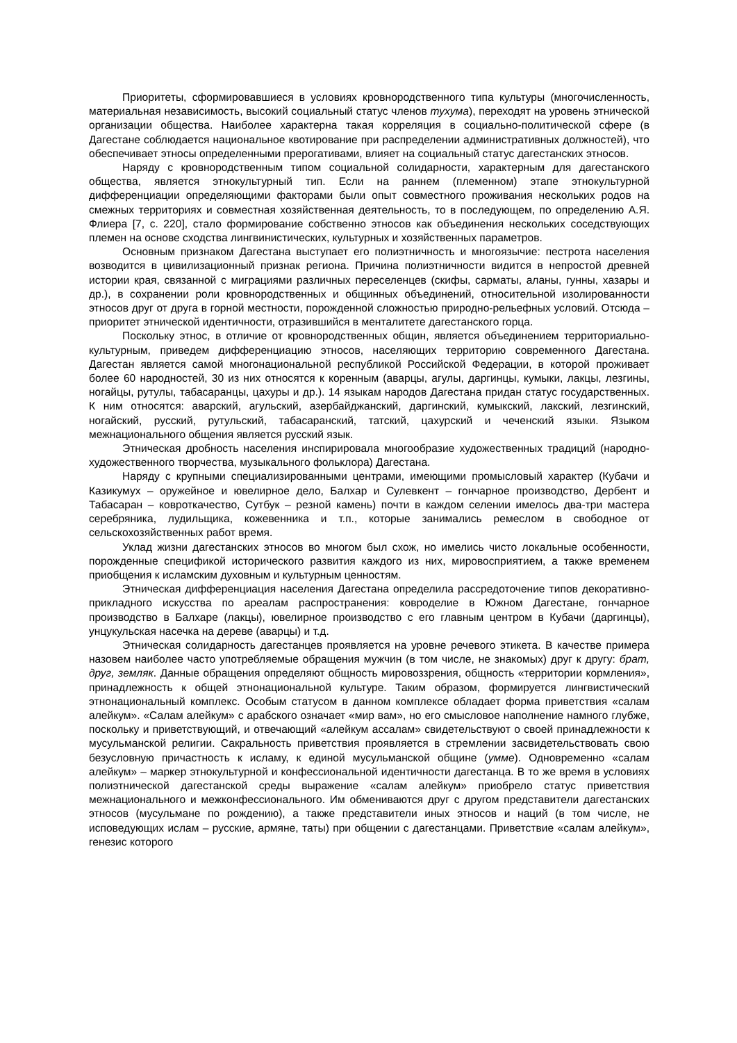Приоритеты, сформировавшиеся в условиях кровнородственного типа культуры (многочисленность, материальная независимость, высокий социальный статус членов тухума), переходят на уровень этнической организации общества. Наиболее характерна такая корреляция в социально-политической сфере (в Дагестане соблюдается национальное квотирование при распределении административных должностей), что обеспечивает этносы определенными прерогативами, влияет на социальный статус дагестанских этносов.
Наряду с кровнородственным типом социальной солидарности, характерным для дагестанского общества, является этнокультурный тип. Если на раннем (племенном) этапе этнокультурной дифференциации определяющими факторами были опыт совместного проживания нескольких родов на смежных территориях и совместная хозяйственная деятельность, то в последующем, по определению А.Я. Флиера [7, с. 220], стало формирование собственно этносов как объединения нескольких соседствующих племен на основе сходства лингвинистических, культурных и хозяйственных параметров.
Основным признаком Дагестана выступает его полиэтничность и многоязычие: пестрота населения возводится в цивилизационный признак региона. Причина полиэтничности видится в непростой древней истории края, связанной с миграциями различных переселенцев (скифы, сарматы, аланы, гунны, хазары и др.), в сохранении роли кровнородственных и общинных объединений, относительной изолированности этносов друг от друга в горной местности, порожденной сложностью природно-рельефных условий. Отсюда – приоритет этнической идентичности, отразившийся в менталитете дагестанского горца.
Поскольку этнос, в отличие от кровнородственных общин, является объединением территориально-культурным, приведем дифференциацию этносов, населяющих территорию современного Дагестана. Дагестан является самой многонациональной республикой Российской Федерации, в которой проживает более 60 народностей, 30 из них относятся к коренным (аварцы, агулы, даргинцы, кумыки, лакцы, лезгины, ногайцы, рутулы, табасаранцы, цахуры и др.). 14 языкам народов Дагестана придан статус государственных. К ним относятся: аварский, агульский, азербайджанский, даргинский, кумыкский, лакский, лезгинский, ногайский, русский, рутульский, табасаранский, татский, цахурский и чеченский языки. Языком межнационального общения является русский язык.
Этническая дробность населения инспирировала многообразие художественных традиций (народно-художественного творчества, музыкального фольклора) Дагестана.
Наряду с крупными специализированными центрами, имеющими промысловый характер (Кубачи и Казикумух – оружейное и ювелирное дело, Балхар и Сулевкент – гончарное производство, Дербент и Табасаран – ковроткачество, Сутбук – резной камень) почти в каждом селении имелось два-три мастера серебряника, лудильщика, кожевенника и т.п., которые занимались ремеслом в свободное от сельскохозяйственных работ время.
Уклад жизни дагестанских этносов во многом был схож, но имелись чисто локальные особенности, порожденные спецификой исторического развития каждого из них, мировосприятием, а также временем приобщения к исламским духовным и культурным ценностям.
Этническая дифференциация населения Дагестана определила рассредоточение типов декоративно-прикладного искусства по ареалам распространения: ковроделие в Южном Дагестане, гончарное производство в Балхаре (лакцы), ювелирное производство с его главным центром в Кубачи (даргинцы), унцукульская насечка на дереве (аварцы) и т.д.
Этническая солидарность дагестанцев проявляется на уровне речевого этикета. В качестве примера назовем наиболее часто употребляемые обращения мужчин (в том числе, не знакомых) друг к другу: брат, друг, земляк. Данные обращения определяют общность мировоззрения, общность «территории кормления», принадлежность к общей этнонациональной культуре. Таким образом, формируется лингвистический этнонациональный комплекс. Особым статусом в данном комплексе обладает форма приветствия «салам алейкум». «Салам алейкум» с арабского означает «мир вам», но его смысловое наполнение намного глубже, поскольку и приветствующий, и отвечающий «алейкум ассалам» свидетельствуют о своей принадлежности к мусульманской религии. Сакральность приветствия проявляется в стремлении засвидетельствовать свою безусловную причастность к исламу, к единой мусульманской общине (умме). Одновременно «салам алейкум» – маркер этнокультурной и конфессиональной идентичности дагестанца. В то же время в условиях полиэтнической дагестанской среды выражение «салам алейкум» приобрело статус приветствия межнационального и межконфессионального. Им обмениваются друг с другом представители дагестанских этносов (мусульмане по рождению), а также представители иных этносов и наций (в том числе, не исповедующих ислам – русские, армяне, таты) при общении с дагестанцами. Приветствие «салам алейкум», генезис которого